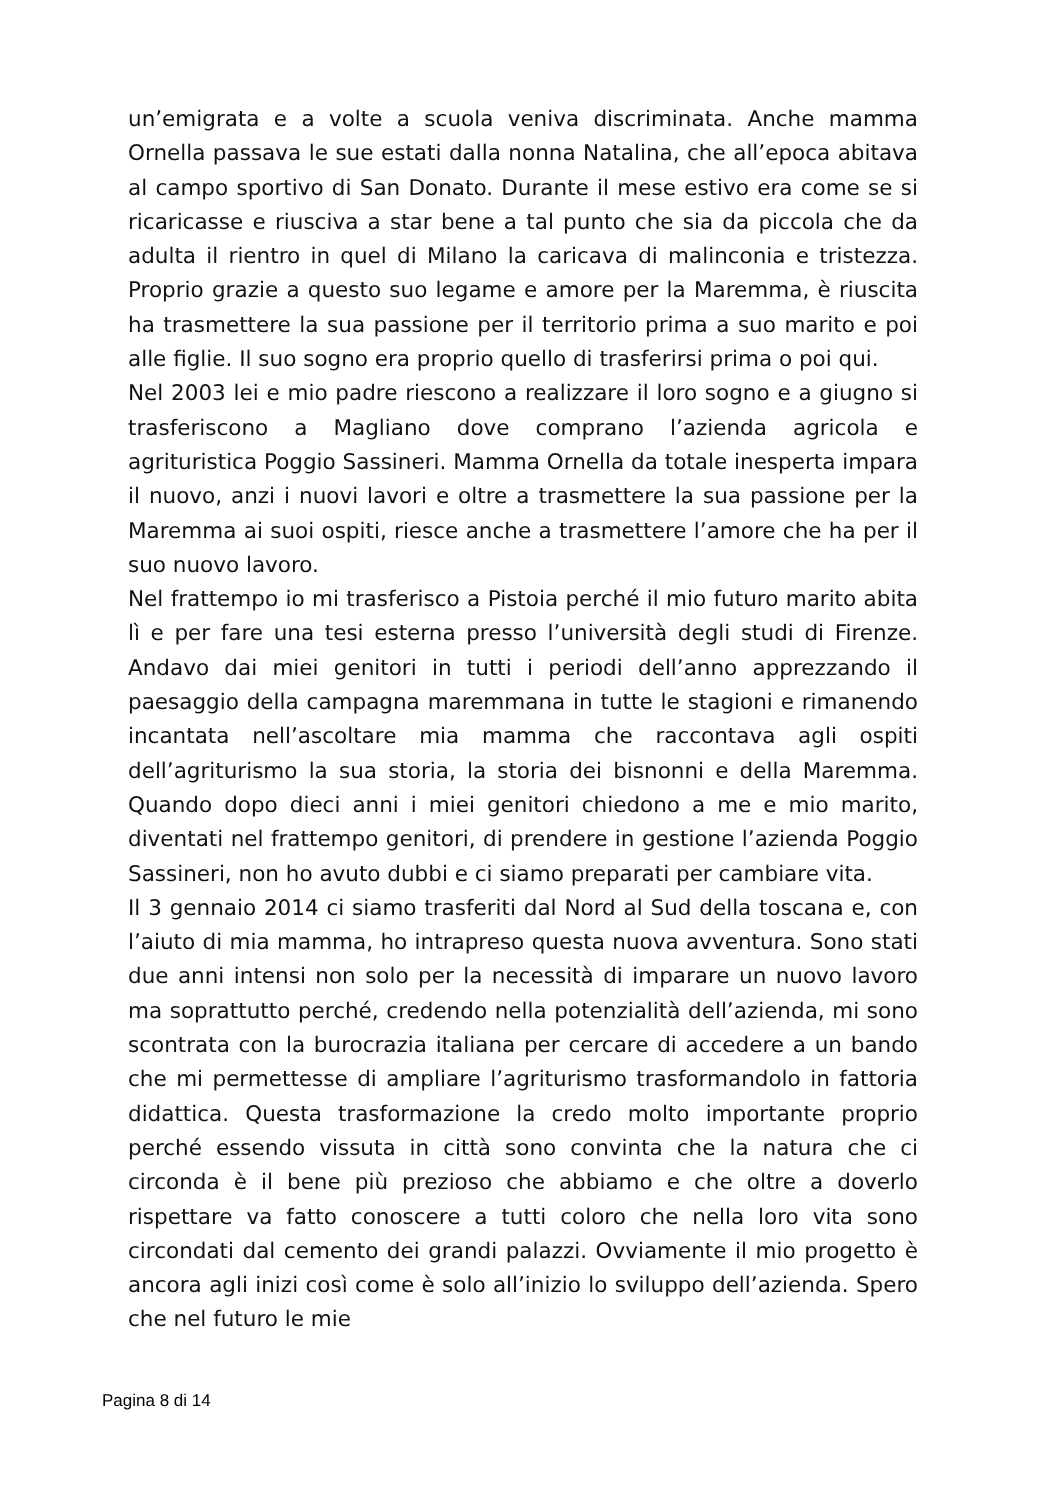un’emigrata e a volte a scuola veniva discriminata. Anche mamma Ornella passava le sue estati dalla nonna Natalina, che all’epoca abitava al campo sportivo di San Donato. Durante il mese estivo era come se si ricaricasse e riusciva a star bene a tal punto che sia da piccola che da adulta il rientro in quel di Milano la caricava di malinconia e tristezza. Proprio grazie a questo suo legame e amore per la Maremma, è riuscita ha trasmettere la sua passione per il territorio prima a suo marito e poi alle figlie. Il suo sogno era proprio quello di trasferirsi prima o poi qui.
Nel 2003 lei e mio padre riescono a realizzare il loro sogno e a giugno si trasferiscono a Magliano dove comprano l’azienda agricola e agrituristica Poggio Sassineri. Mamma Ornella da totale inesperta impara il nuovo, anzi i nuovi lavori e oltre a trasmettere la sua passione per la Maremma ai suoi ospiti, riesce anche a trasmettere l’amore che ha per il suo nuovo lavoro.
Nel frattempo io mi trasferisco a Pistoia perché il mio futuro marito abita lì e per fare una tesi esterna presso l’università degli studi di Firenze. Andavo dai miei genitori in tutti i periodi dell’anno apprezzando il paesaggio della campagna maremmana in tutte le stagioni e rimanendo incantata nell’ascoltare mia mamma che raccontava agli ospiti dell’agriturismo la sua storia, la storia dei bisnonni e della Maremma. Quando dopo dieci anni i miei genitori chiedono a me e mio marito, diventati nel frattempo genitori, di prendere in gestione l’azienda Poggio Sassineri, non ho avuto dubbi e ci siamo preparati per cambiare vita.
Il 3 gennaio 2014 ci siamo trasferiti dal Nord al Sud della toscana e, con l’aiuto di mia mamma, ho intrapreso questa nuova avventura. Sono stati due anni intensi non solo per la necessità di imparare un nuovo lavoro ma soprattutto perché, credendo nella potenzialità dell’azienda, mi sono scontrata con la burocrazia italiana per cercare di accedere a un bando che mi permettesse di ampliare l’agriturismo trasformandolo in fattoria didattica. Questa trasformazione la credo molto importante proprio perché essendo vissuta in città sono convinta che la natura che ci circonda è il bene più prezioso che abbiamo e che oltre a doverlo rispettare va fatto conoscere a tutti coloro che nella loro vita sono circondati dal cemento dei grandi palazzi. Ovviamente il mio progetto è ancora agli inizi così come è solo all’inizio lo sviluppo dell’azienda. Spero che nel futuro le mie
Pagina 8 di 14